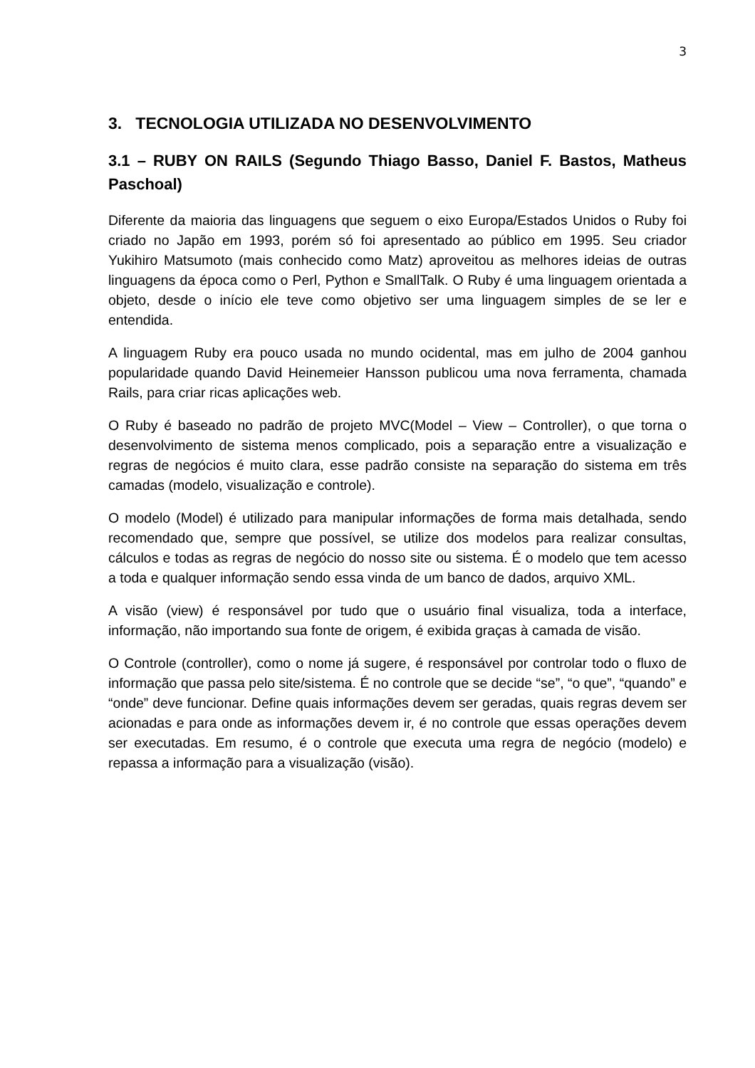3
3. TECNOLOGIA UTILIZADA NO DESENVOLVIMENTO
3.1 – RUBY ON RAILS (Segundo Thiago Basso, Daniel F. Bastos, Matheus Paschoal)
Diferente da maioria das linguagens que seguem o eixo Europa/Estados Unidos o Ruby foi criado no Japão em 1993, porém só foi apresentado ao público em 1995. Seu criador Yukihiro Matsumoto (mais conhecido como Matz) aproveitou as melhores ideias de outras linguagens da época como o Perl, Python e SmallTalk. O Ruby é uma linguagem orientada a objeto, desde o início ele teve como objetivo ser uma linguagem simples de se ler e entendida.
A linguagem Ruby era pouco usada no mundo ocidental, mas em julho de 2004 ganhou popularidade quando David Heinemeier Hansson publicou uma nova ferramenta, chamada Rails, para criar ricas aplicações web.
O Ruby é baseado no padrão de projeto MVC(Model – View – Controller), o que torna o desenvolvimento de sistema menos complicado, pois a separação entre a visualização e regras de negócios é muito clara, esse padrão consiste na separação do sistema em três camadas (modelo, visualização e controle).
O modelo (Model) é utilizado para manipular informações de forma mais detalhada, sendo recomendado que, sempre que possível, se utilize dos modelos para realizar consultas, cálculos e todas as regras de negócio do nosso site ou sistema. É o modelo que tem acesso a toda e qualquer informação sendo essa vinda de um banco de dados, arquivo XML.
A visão (view) é responsável por tudo que o usuário final visualiza, toda a interface, informação, não importando sua fonte de origem, é exibida graças à camada de visão.
O Controle (controller), como o nome já sugere, é responsável por controlar todo o fluxo de informação que passa pelo site/sistema. É no controle que se decide “se”, “o que”, “quando” e “onde” deve funcionar. Define quais informações devem ser geradas, quais regras devem ser acionadas e para onde as informações devem ir, é no controle que essas operações devem ser executadas. Em resumo, é o controle que executa uma regra de negócio (modelo) e repassa a informação para a visualização (visão).